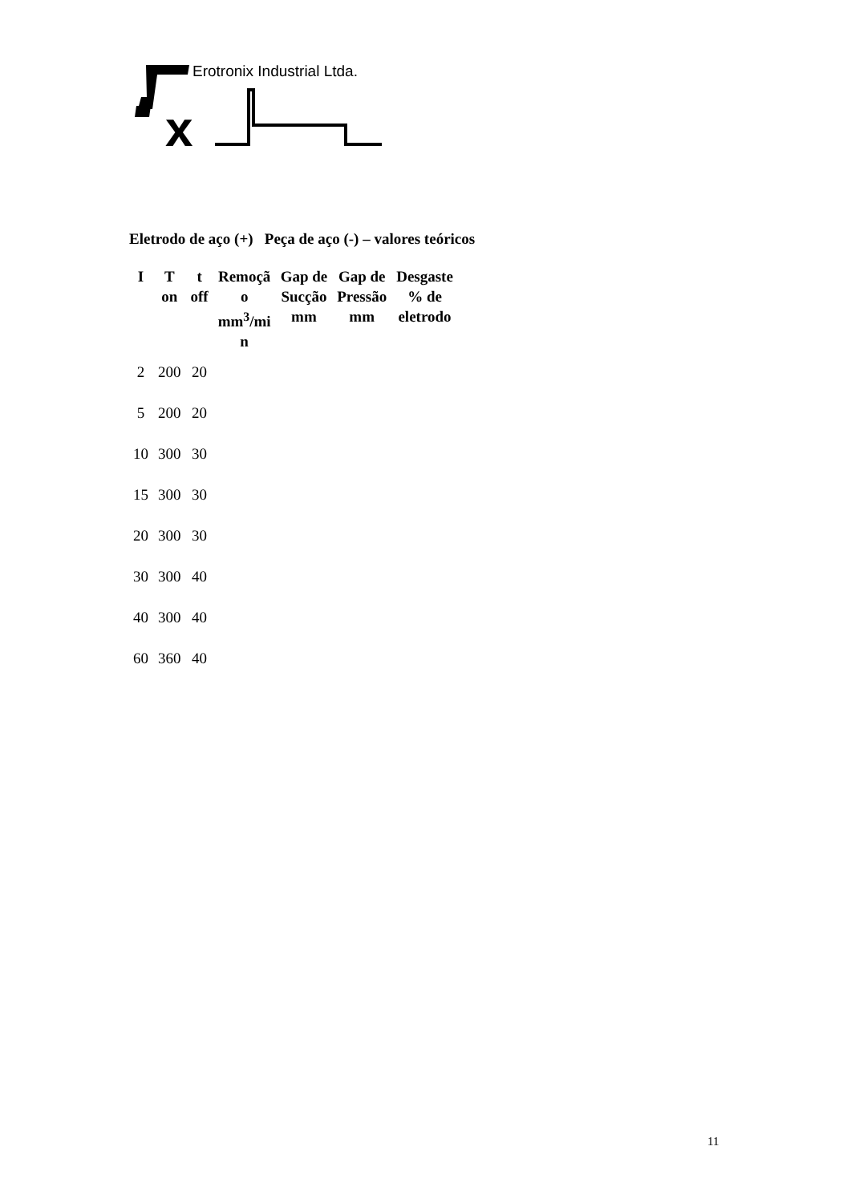x
Erotronix Industrial Ltda.
Eletrodo de aço (+) Peça de aço (-) – valores teóricos
| I | T on | t off | Remoçã o mm<sup>3</sup>/mi n | Gap de Sucção mm | Gap de Pressão mm | Desgaste % de eletrodo |
| --- | --- | --- | --- | --- | --- | --- |
| 2 | 200 | 20 | | | | |
| 5 | 200 | 20 | | | | |
| 10 | 300 | 30 | | | | |
| 15 | 300 | 30 | | | | |
| 20 | 300 | 30 | | | | |
| 30 | 300 | 40 | | | | |
| 40 | 300 | 40 | | | | |
| 60 | 360 | 40 | | | | |
11